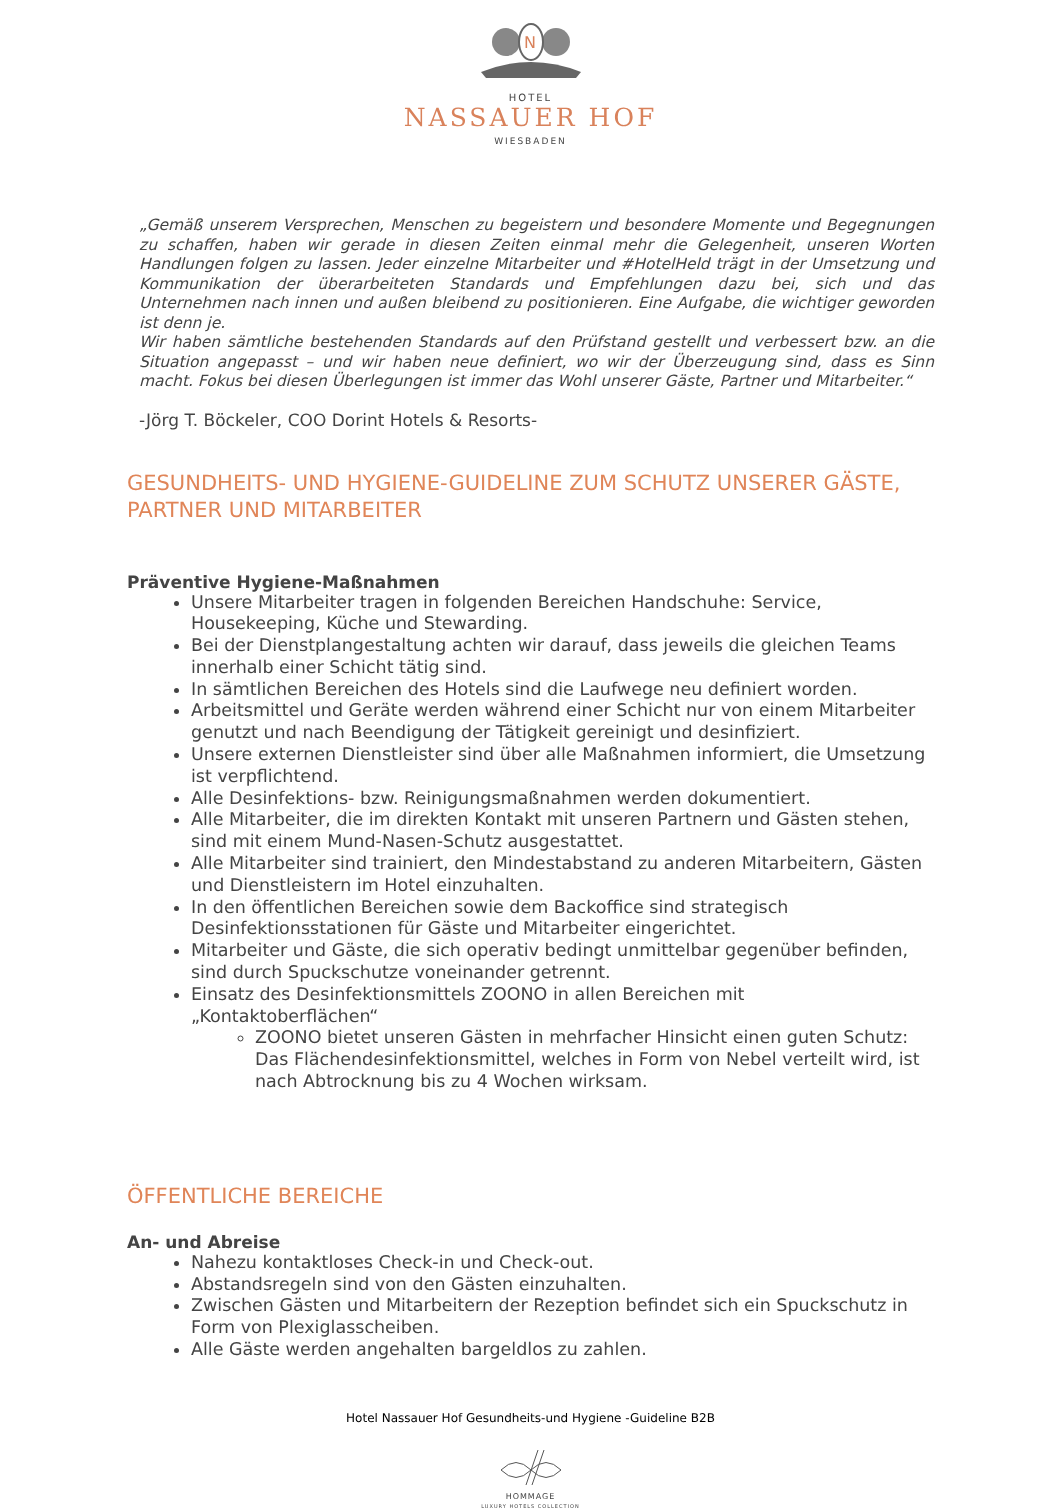N
HOTEL
NASSAUER HOF
WIESBADEN
„Gemäß unserem Versprechen, Menschen zu begeistern und besondere Momente und Begegnungen zu schaffen, haben wir gerade in diesen Zeiten einmal mehr die Gelegenheit, unseren Worten Handlungen folgen zu lassen. Jeder einzelne Mitarbeiter und #HotelHeld trägt in der Umsetzung und Kommunikation der überarbeiteten Standards und Empfehlungen dazu bei, sich und das Unternehmen nach innen und außen bleibend zu positionieren. Eine Aufgabe, die wichtiger geworden ist denn je.
Wir haben sämtliche bestehenden Standards auf den Prüfstand gestellt und verbessert bzw. an die Situation angepasst – und wir haben neue definiert, wo wir der Überzeugung sind, dass es Sinn macht. Fokus bei diesen Überlegungen ist immer das Wohl unserer Gäste, Partner und Mitarbeiter.“
-Jörg T. Böckeler, COO Dorint Hotels & Resorts-
GESUNDHEITS- UND HYGIENE-GUIDELINE ZUM SCHUTZ UNSERER GÄSTE, PARTNER UND MITARBEITER
Präventive Hygiene-Maßnahmen
Unsere Mitarbeiter tragen in folgenden Bereichen Handschuhe: Service, Housekeeping, Küche und Stewarding.
Bei der Dienstplangestaltung achten wir darauf, dass jeweils die gleichen Teams innerhalb einer Schicht tätig sind.
In sämtlichen Bereichen des Hotels sind die Laufwege neu definiert worden.
Arbeitsmittel und Geräte werden während einer Schicht nur von einem Mitarbeiter genutzt und nach Beendigung der Tätigkeit gereinigt und desinfiziert.
Unsere externen Dienstleister sind über alle Maßnahmen informiert, die Umsetzung ist verpflichtend.
Alle Desinfektions- bzw. Reinigungsmaßnahmen werden dokumentiert.
Alle Mitarbeiter, die im direkten Kontakt mit unseren Partnern und Gästen stehen, sind mit einem Mund-Nasen-Schutz ausgestattet.
Alle Mitarbeiter sind trainiert, den Mindestabstand zu anderen Mitarbeitern, Gästen und Dienstleistern im Hotel einzuhalten.
In den öffentlichen Bereichen sowie dem Backoffice sind strategisch Desinfektionsstationen für Gäste und Mitarbeiter eingerichtet.
Mitarbeiter und Gäste, die sich operativ bedingt unmittelbar gegenüber befinden, sind durch Spuckschutze voneinander getrennt.
Einsatz des Desinfektionsmittels ZOONO in allen Bereichen mit „Kontaktoberflächen“
ZOONO bietet unseren Gästen in mehrfacher Hinsicht einen guten Schutz: Das Flächendesinfektionsmittel, welches in Form von Nebel verteilt wird, ist nach Abtrocknung bis zu 4 Wochen wirksam.
ÖFFENTLICHE BEREICHE
An- und Abreise
Nahezu kontaktloses Check-in und Check-out.
Abstandsregeln sind von den Gästen einzuhalten.
Zwischen Gästen und Mitarbeitern der Rezeption befindet sich ein Spuckschutz in Form von Plexiglasscheiben.
Alle Gäste werden angehalten bargeldlos zu zahlen.
Hotel Nassauer Hof Gesundheits-und Hygiene -Guideline B2B
HOMMAGE
LUXURY HOTELS COLLECTION